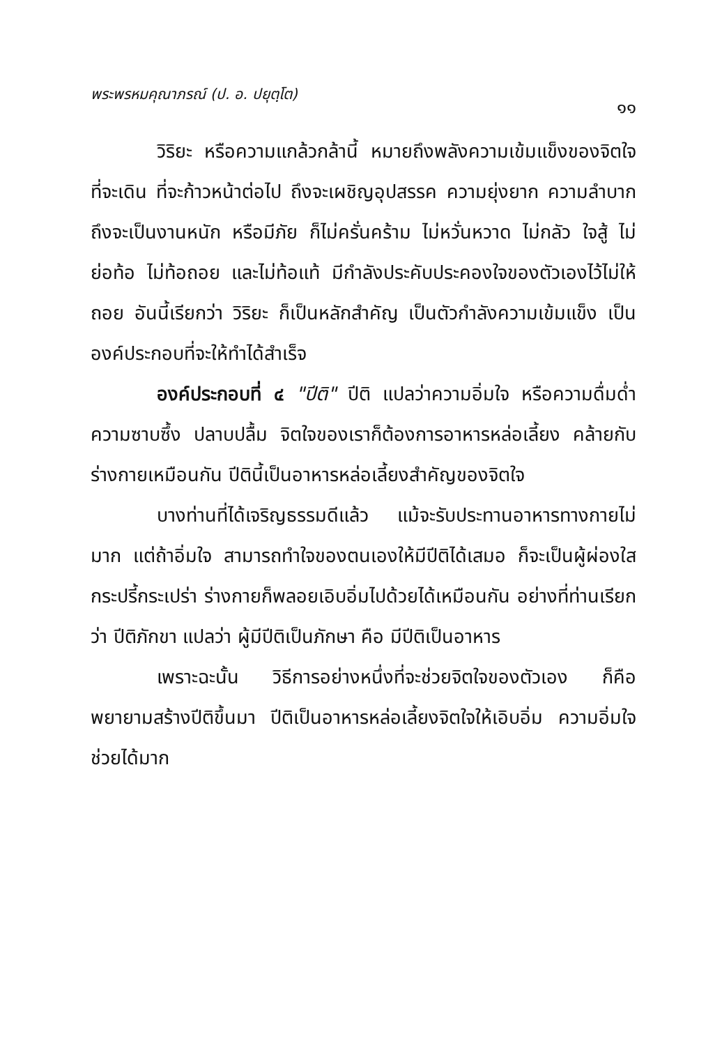พระพรหมคุณาภรณ์ (ป. อ. ปยุตฺโต) ๑๑
วิริยะ หรือความแกล้วกล้านี้ หมายถึงพลังความเข้มแข็งของจิตใจ ที่จะเดิน ที่จะก้าวหน้าต่อไป ถึงจะเผชิญอุปสรรค ความยุ่งยาก ความลำบาก ถึงจะเป็นงานหนัก หรือมีภัย ก็ไม่ครั่นคร้าม ไม่หวั่นหวาด ไม่กลัว ใจสู้ ไม่ย่อท้อ ไม่ท้อถอย และไม่ท้อแท้ มีกำลังประคับประคองใจของตัวเองไว้ไม่ให้ถอย อันนี้เรียกว่า วิริยะ ก็เป็นหลักสำคัญ เป็นตัวกำลังความเข้มแข็ง เป็นองค์ประกอบที่จะให้ทำได้สำเร็จ
องค์ประกอบที่ ๔ "ปีติ" ปีติ แปลว่าความอิ่มใจ หรือความดื่มด่ำ ความซาบซึ้ง ปลาบปลื้ม จิตใจของเราก็ต้องการอาหารหล่อเลี้ยง คล้ายกับร่างกายเหมือนกัน ปีตินี้เป็นอาหารหล่อเลี้ยงสำคัญของจิตใจ
บางท่านที่ได้เจริญธรรมดีแล้ว แม้จะรับประทานอาหารทางกายไม่มาก แต่ถ้าอิ่มใจ สามารถทำใจของตนเองให้มีปีติได้เสมอ ก็จะเป็นผู้ผ่องใสกระปรี้กระเปร่า ร่างกายก็พลอยเอิบอิ่มไปด้วยได้เหมือนกัน อย่างที่ท่านเรียกว่า ปีติภักขา แปลว่า ผู้มีปีติเป็นภักษา คือ มีปีติเป็นอาหาร
เพราะฉะนั้น วิธีการอย่างหนึ่งที่จะช่วยจิตใจของตัวเอง ก็คือพยายามสร้างปีติขึ้นมา ปีติเป็นอาหารหล่อเลี้ยงจิตใจให้เอิบอิ่ม ความอิ่มใจช่วยได้มาก